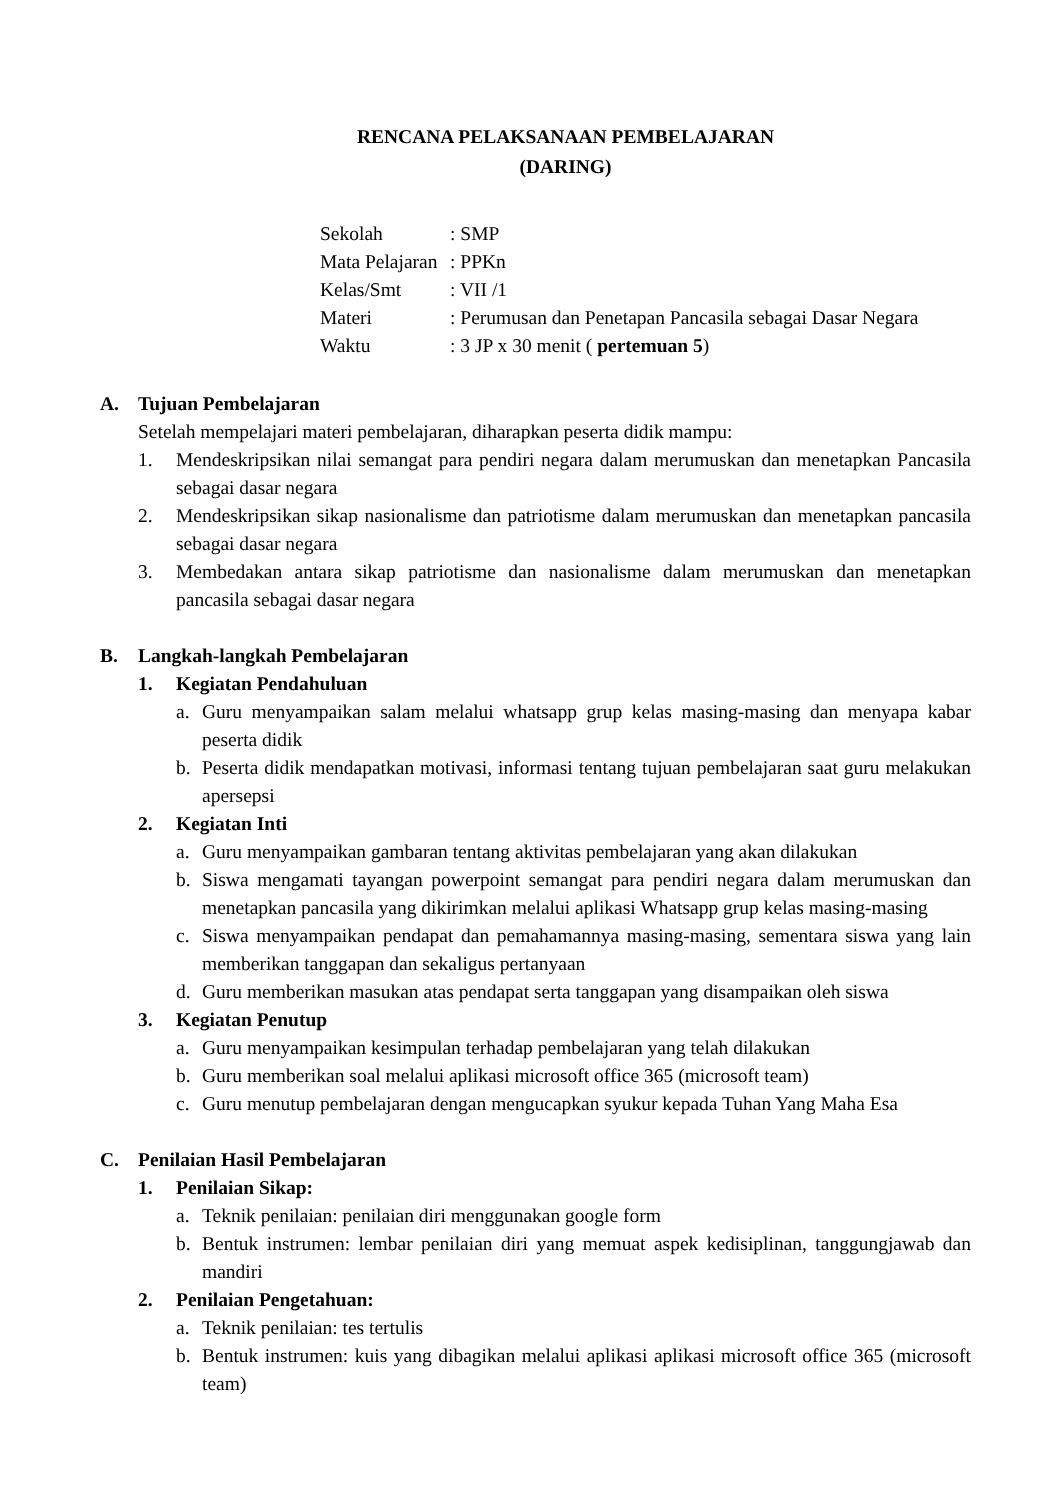RENCANA PELAKSANAAN PEMBELAJARAN
(DARING)
Sekolah: SMP
Mata Pelajaran: PPKn
Kelas/Smt: VII /1
Materi: Perumusan dan Penetapan Pancasila sebagai Dasar Negara
Waktu: 3 JP x 30 menit ( pertemuan 5)
A. Tujuan Pembelajaran
Setelah mempelajari materi pembelajaran, diharapkan peserta didik mampu:
1. Mendeskripsikan nilai semangat para pendiri negara dalam merumuskan dan menetapkan Pancasila sebagai dasar negara
2. Mendeskripsikan sikap nasionalisme dan patriotisme dalam merumuskan dan menetapkan pancasila sebagai dasar negara
3. Membedakan antara sikap patriotisme dan nasionalisme dalam merumuskan dan menetapkan pancasila sebagai dasar negara
B. Langkah-langkah Pembelajaran
1. Kegiatan Pendahuluan
a. Guru menyampaikan salam melalui whatsapp grup kelas masing-masing dan menyapa kabar peserta didik
b. Peserta didik mendapatkan motivasi, informasi tentang tujuan pembelajaran saat guru melakukan apersepsi
2. Kegiatan Inti
a. Guru menyampaikan gambaran tentang aktivitas pembelajaran yang akan dilakukan
b. Siswa mengamati tayangan powerpoint semangat para pendiri negara dalam merumuskan dan menetapkan pancasila yang dikirimkan melalui aplikasi Whatsapp grup kelas masing-masing
c. Siswa menyampaikan pendapat dan pemahamannya masing-masing, sementara siswa yang lain memberikan tanggapan dan sekaligus pertanyaan
d. Guru memberikan masukan atas pendapat serta tanggapan yang disampaikan oleh siswa
3. Kegiatan Penutup
a. Guru menyampaikan kesimpulan terhadap pembelajaran yang telah dilakukan
b. Guru memberikan soal melalui aplikasi microsoft office 365 (microsoft team)
c. Guru menutup pembelajaran dengan mengucapkan syukur kepada Tuhan Yang Maha Esa
C. Penilaian Hasil Pembelajaran
1. Penilaian Sikap:
a. Teknik penilaian: penilaian diri menggunakan google form
b. Bentuk instrumen: lembar penilaian diri yang memuat aspek kedisiplinan, tanggungjawab dan mandiri
2. Penilaian Pengetahuan:
a. Teknik penilaian: tes tertulis
b. Bentuk instrumen: kuis yang dibagikan melalui aplikasi aplikasi microsoft office 365 (microsoft team)